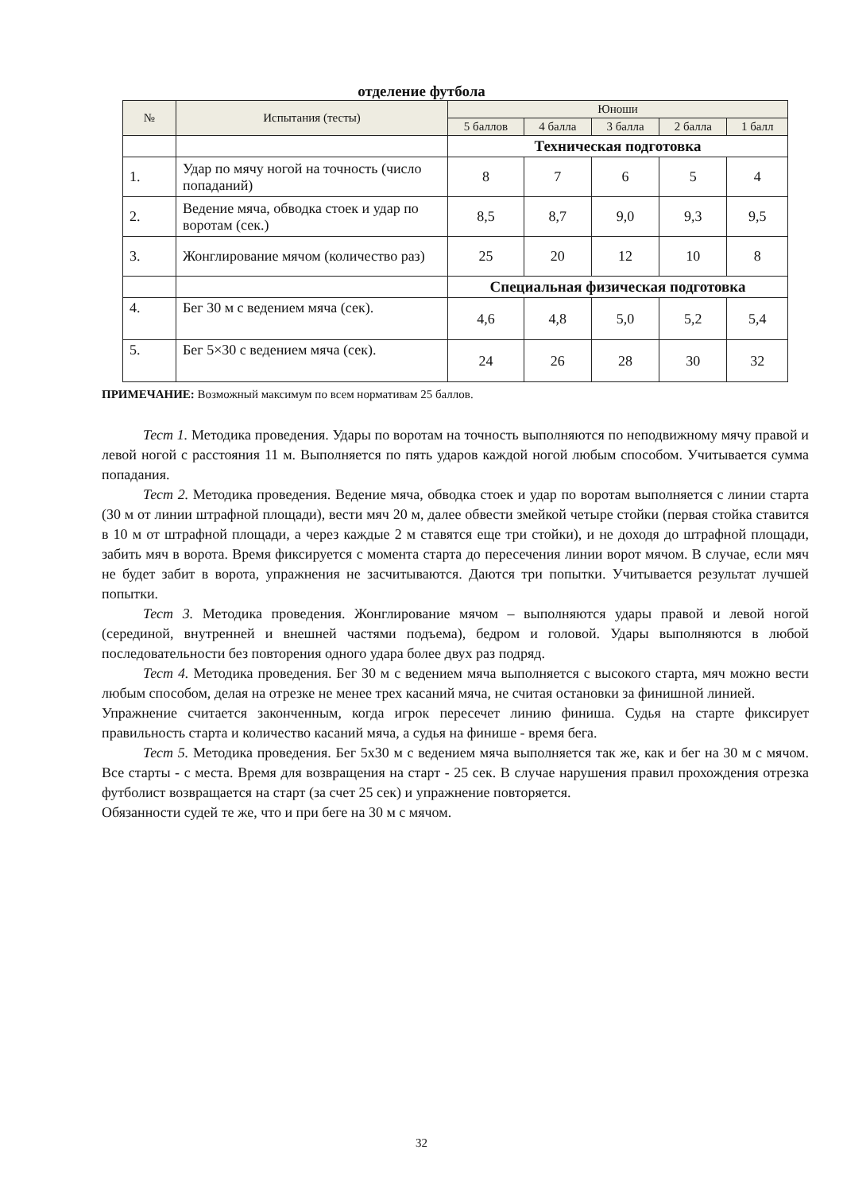отделение футбола
| № | Испытания (тесты) | Юноши | | | | |
| --- | --- | --- | --- | --- | --- | --- |
| | | 5 баллов | 4 балла | 3 балла | 2 балла | 1 балл |
| | | Техническая подготовка | | | | |
| 1. | Удар по мячу ногой на точность (число попаданий) | 8 | 7 | 6 | 5 | 4 |
| 2. | Ведение мяча, обводка стоек и удар по воротам (сек.) | 8,5 | 8,7 | 9,0 | 9,3 | 9,5 |
| 3. | Жонглирование мячом (количество раз) | 25 | 20 | 12 | 10 | 8 |
| | | Специальная физическая подготовка | | | | |
| 4. | Бег 30 м с ведением мяча (сек). | 4,6 | 4,8 | 5,0 | 5,2 | 5,4 |
| 5. | Бег 5×30 с ведением мяча (сек). | 24 | 26 | 28 | 30 | 32 |
ПРИМЕЧАНИЕ: Возможный максимум по всем нормативам 25 баллов.
Тест 1. Методика проведения. Удары по воротам на точность выполняются по неподвижному мячу правой и левой ногой с расстояния 11 м. Выполняется по пять ударов каждой ногой любым способом. Учитывается сумма попадания.
Тест 2. Методика проведения. Ведение мяча, обводка стоек и удар по воротам выполняется с линии старта (30 м от линии штрафной площади), вести мяч 20 м, далее обвести змейкой четыре стойки (первая стойка ставится в 10 м от штрафной площади, а через каждые 2 м ставятся еще три стойки), и не доходя до штрафной площади, забить мяч в ворота. Время фиксируется с момента старта до пересечения линии ворот мячом. В случае, если мяч не будет забит в ворота, упражнения не засчитываются. Даются три попытки. Учитывается результат лучшей попытки.
Тест 3. Методика проведения. Жонглирование мячом – выполняются удары правой и левой ногой (серединой, внутренней и внешней частями подъема), бедром и головой. Удары выполняются в любой последовательности без повторения одного удара более двух раз подряд.
Тест 4. Методика проведения. Бег 30 м с ведением мяча выполняется с высокого старта, мяч можно вести любым способом, делая на отрезке не менее трех касаний мяча, не считая остановки за финишной линией.
Упражнение считается законченным, когда игрок пересечет линию финиша. Судья на старте фиксирует правильность старта и количество касаний мяча, а судья на финише - время бега.
Тест 5. Методика проведения. Бег 5х30 м с ведением мяча выполняется так же, как и бег на 30 м с мячом. Все старты - с места. Время для возвращения на старт - 25 сек. В случае нарушения правил прохождения отрезка футболист возвращается на старт (за счет 25 сек) и упражнение повторяется.
Обязанности судей те же, что и при беге на 30 м с мячом.
32